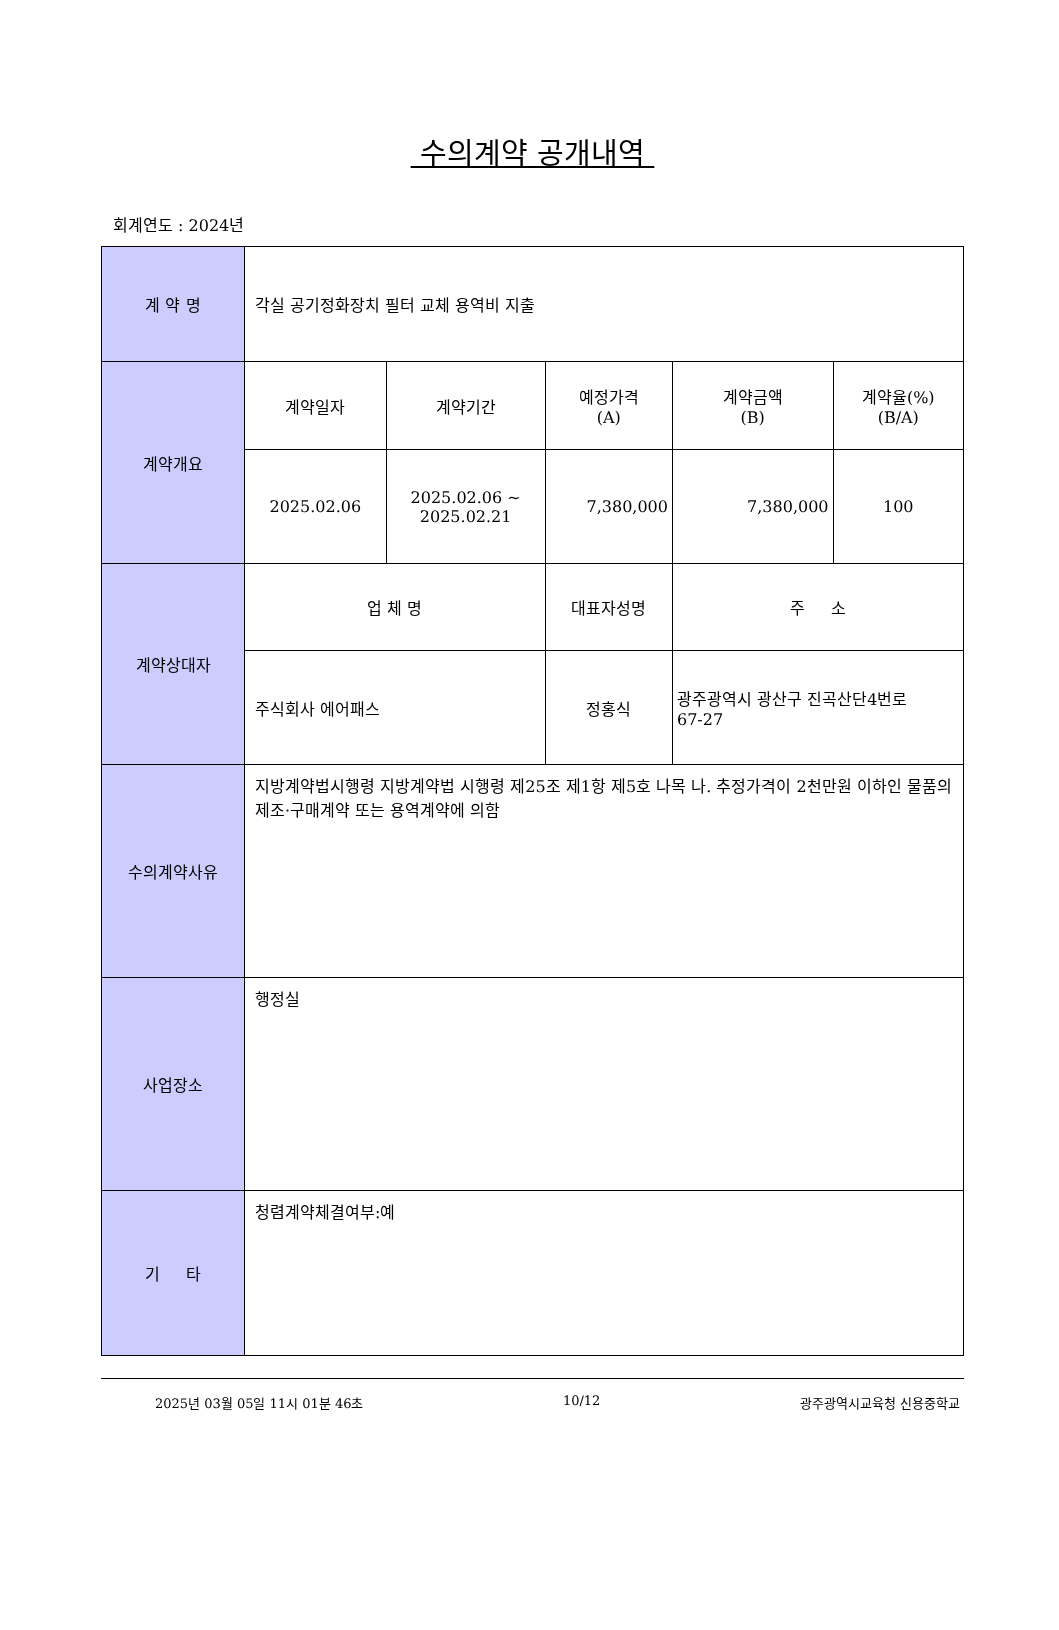수의계약 공개내역
회계연도 : 2024년
| 계 약 명 | 각실 공기정화장치 필터 교체 용역비 지출 | | | | |
| 계약개요 | 계약일자 | 계약기간 | 예정가격 (A) | 계약금액 (B) | 계약율(%) (B/A) |
| | 2025.02.06 | 2025.02.06 ~ 2025.02.21 | 7,380,000 | 7,380,000 | 100 |
| 계약상대자 | 업 체 명 | | 대표자성명 | 주 소 | |
| | 주식회사 에어패스 | | 정홍식 | 광주광역시 광산구 진곡산단4번로 67-27 | |
| 수의계약사유 | 지방계약법시행령 지방계약법 시행령 제25조 제1항 제5호 나목 나. 추정가격이 2천만원 이하인 물품의 제조·구매계약 또는 용역계약에 의함 | | | | |
| 사업장소 | 행정실 | | | | |
| 기 타 | 청렴계약체결여부:예 | | | | |
2025년 03월 05일 11시 01분 46초 10/12 광주광역시교육청 신용중학교